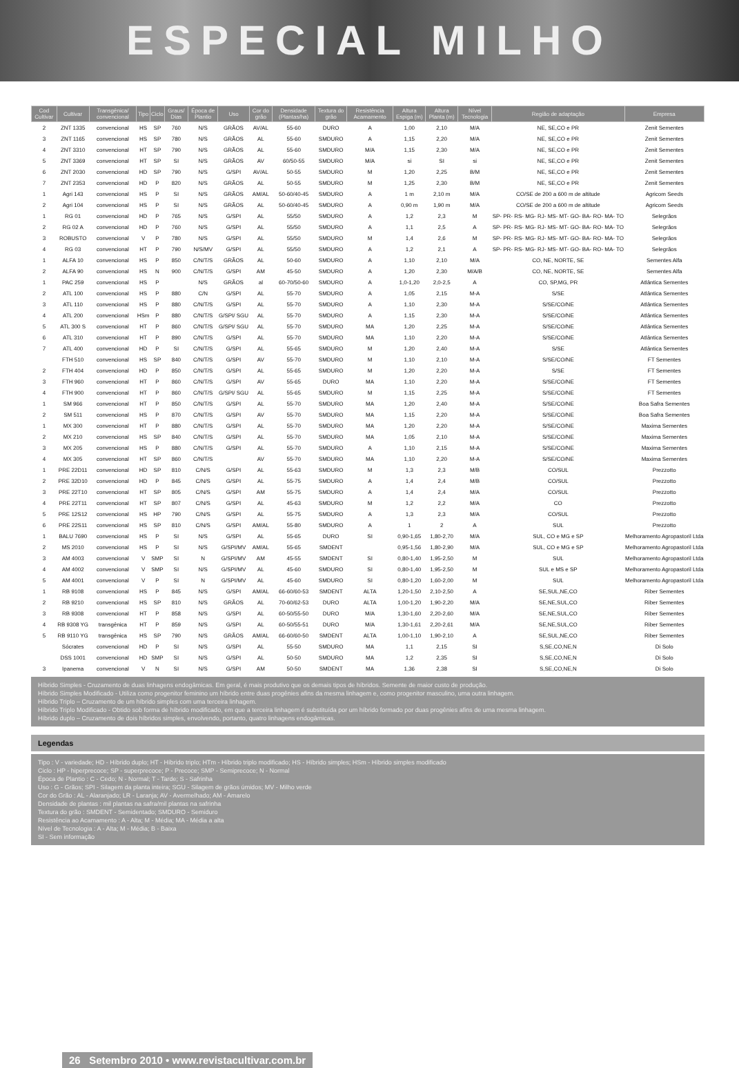ESPECIAL MILHO
| Cod Cultivar | Cultivar | Transgênica/ convencional | Tipo | Ciclo | Graus/ Dias | Época de Plantio | Uso | Cor do grão | Densidade (Plantas/ha) | Textura do grão | Resistência Acamamento | Altura Espiga (m) | Altura Planta (m) | Nível Tecnologia | Região de adaptação | Empresa |
| --- | --- | --- | --- | --- | --- | --- | --- | --- | --- | --- | --- | --- | --- | --- | --- | --- |
| 2 | ZNT 1335 | convencional | HS | SP | 760 | N/S | GRÃOS | AV/AL | 55-60 | DURO | A | 1,00 | 2,10 | M/A | NE, SE,CO e PR | Zenit Sementes |
| 3 | ZNT 1165 | convencional | HS | SP | 780 | N/S | GRÃOS | AL | 55-60 | SMDURO | A | 1,15 | 2,20 | M/A | NE, SE,CO e PR | Zenit Sementes |
| 4 | ZNT 3310 | convencional | HT | SP | 790 | N/S | GRÃOS | AL | 55-60 | SMDURO | M/A | 1,15 | 2,30 | M/A | NE, SE,CO e PR | Zenit Sementes |
| 5 | ZNT 3369 | convencional | HT | SP | SI | N/S | GRÃOS | AV | 60/50-55 | SMDURO | M/A | si | SI | si | NE, SE,CO e PR | Zenit Sementes |
| 6 | ZNT 2030 | convencional | HD | SP | 790 | N/S | G/SPI | AV/AL | 50-55 | SMDURO | M | 1,20 | 2,25 | B/M | NE, SE,CO e PR | Zenit Sementes |
| 7 | ZNT 2353 | convencional | HD | P | 820 | N/S | GRÃOS | AL | 50-55 | SMDURO | M | 1,25 | 2,30 | B/M | NE, SE,CO e PR | Zenit Sementes |
| 1 | Agri 143 | convencional | HS | P | SI | N/S | GRÃOS | AM/AL | 50-60/40-45 | SMDURO | A | 1 m | 2,10 m | M/A | CO/SE de 200 a 600 m de altitude | Agricom Seeds |
| 2 | Agri 104 | convencional | HS | P | SI | N/S | GRÃOS | AL | 50-60/40-45 | SMDURO | A | 0,90 m | 1,90 m | M/A | CO/SE de 200 a 600 m de altitude | Agricom Seeds |
| 1 | RG 01 | convencional | HD | P | 765 | N/S | G/SPI | AL | 55/50 | SMDURO | A | 1,2 | 2,3 | M | SP- PR- RS- MG- RJ- MS- MT- GO- BA- RO- MA- TO | Selegrãos |
| 2 | RG 02 A | convencional | HD | P | 760 | N/S | G/SPI | AL | 55/50 | SMDURO | A | 1,1 | 2,5 | A | SP- PR- RS- MG- RJ- MS- MT- GO- BA- RO- MA- TO | Selegrãos |
| 3 | ROBUSTO | convencional | V | P | 780 | N/S | G/SPI | AL | 55/50 | SMDURO | M | 1,4 | 2,6 | M | SP- PR- RS- MG- RJ- MS- MT- GO- BA- RO- MA- TO | Selegrãos |
| 4 | RG 03 | convencional | HT | P | 790 | N/S/MV | G/SPI | AL | 55/50 | SMDURO | A | 1,2 | 2,1 | A | SP- PR- RS- MG- RJ- MS- MT- GO- BA- RO- MA- TO | Selegrãos |
| 1 | ALFA 10 | convencional | HS | P | 850 | C/N/T/S | GRÃOS | AL | 50-60 | SMDURO | A | 1,10 | 2,10 | M/A | CO, NE, NORTE, SE | Sementes Alfa |
| 2 | ALFA 90 | convencional | HS | N | 900 | C/N/T/S | G/SPI | AM | 45-50 | SMDURO | A | 1,20 | 2,30 | M/A/B | CO, NE, NORTE, SE | Sementes Alfa |
| 1 | PAC 259 | convencional | HS | P | | N/S | GRÃOS | al | 60-70/50-60 | SMDURO | A | 1,0-1,20 | 2,0-2,5 | A | CO, SP,MG, PR | Atlântica Sementes |
| 2 | ATL 100 | convencional | HS | P | 880 | C/N | G/SPI | AL | 55-70 | SMDURO | A | 1,05 | 2,15 | M-A | S/SE | Atlântica Sementes |
| 3 | ATL 110 | convencional | HS | P | 880 | C/N/T/S | G/SPI | AL | 55-70 | SMDURO | A | 1,10 | 2,30 | M-A | S/SE/CO/NE | Atlântica Sementes |
| 4 | ATL 200 | convencional | HSm | P | 880 | C/N/T/S | G/SPI/ SGU | AL | 55-70 | SMDURO | A | 1,15 | 2,30 | M-A | S/SE/CO/NE | Atlântica Sementes |
| 5 | ATL 300 S | convencional | HT | P | 860 | C/N/T/S | G/SPI/ SGU | AL | 55-70 | SMDURO | MA | 1,20 | 2,25 | M-A | S/SE/CO/NE | Atlântica Sementes |
| 6 | ATL 310 | convencional | HT | P | 890 | C/N/T/S | G/SPI | AL | 55-70 | SMDURO | MA | 1,10 | 2,20 | M-A | S/SE/CO/NE | Atlântica Sementes |
| 7 | ATL 400 | convencional | HD | P | SI | C/N/T/S | G/SPI | AL | 55-65 | SMDURO | M | 1,20 | 2,40 | M-A | S/SE | Atlântica Sementes |
| | FTH 510 | convencional | HS | SP | 840 | C/N/T/S | G/SPI | AV | 55-70 | SMDURO | M | 1,10 | 2,10 | M-A | S/SE/CO/NE | FT Sementes |
| 2 | FTH 404 | convencional | HD | P | 850 | C/N/T/S | G/SPI | AL | 55-65 | SMDURO | M | 1,20 | 2,20 | M-A | S/SE | FT Sementes |
| 3 | FTH 960 | convencional | HT | P | 860 | C/N/T/S | G/SPI | AV | 55-65 | DURO | MA | 1,10 | 2,20 | M-A | S/SE/CO/NE | FT Sementes |
| 4 | FTH 900 | convencional | HT | P | 860 | C/N/T/S | G/SPI/ SGU | AL | 55-65 | SMDURO | M | 1,15 | 2,25 | M-A | S/SE/CO/NE | FT Sementes |
| 1 | SM 966 | convencional | HT | P | 850 | C/N/T/S | G/SPI | AL | 55-70 | SMDURO | MA | 1,20 | 2,40 | M-A | S/SE/CO/NE | Boa Safra Sementes |
| 2 | SM 511 | convencional | HS | P | 870 | C/N/T/S | G/SPI | AV | 55-70 | SMDURO | MA | 1,15 | 2,20 | M-A | S/SE/CO/NE | Boa Safra Sementes |
| 1 | MX 300 | convencional | HT | P | 880 | C/N/T/S | G/SPI | AL | 55-70 | SMDURO | MA | 1,20 | 2,20 | M-A | S/SE/CO/NE | Maxima Sementes |
| 2 | MX 210 | convencional | HS | SP | 840 | C/N/T/S | G/SPI | AL | 55-70 | SMDURO | MA | 1,05 | 2,10 | M-A | S/SE/CO/NE | Maxima Sementes |
| 3 | MX 205 | convencional | HS | P | 880 | C/N/T/S | G/SPI | AL | 55-70 | SMDURO | A | 1,10 | 2,15 | M-A | S/SE/CO/NE | Maxima Sementes |
| 4 | MX 305 | convencional | HT | SP | 860 | C/N/T/S | | AV | 55-70 | SMDURO | MA | 1,10 | 2,20 | M-A | S/SE/CO/NE | Maxima Sementes |
| 1 | PRE 22D11 | convencional | HD | SP | 810 | C/N/S | G/SPI | AL | 55-63 | SMDURO | M | 1,3 | 2,3 | M/B | CO/SUL | Prezzotto |
| 2 | PRE 32D10 | convencional | HD | P | 845 | C/N/S | G/SPI | AL | 55-75 | SMDURO | A | 1,4 | 2,4 | M/B | CO/SUL | Prezzotto |
| 3 | PRE 22T10 | convencional | HT | SP | 805 | C/N/S | G/SPI | AM | 55-75 | SMDURO | A | 1,4 | 2,4 | M/A | CO/SUL | Prezzotto |
| 4 | PRE 22T11 | convencional | HT | SP | 807 | C/N/S | G/SPI | AL | 45-63 | SMDURO | M | 1,2 | 2,2 | M/A | CO | Prezzotto |
| 5 | PRE 12S12 | convencional | HS | HP | 790 | C/N/S | G/SPI | AL | 55-75 | SMDURO | A | 1,3 | 2,3 | M/A | CO/SUL | Prezzotto |
| 6 | PRE 22S11 | convencional | HS | SP | 810 | C/N/S | G/SPI | AM/AL | 55-80 | SMDURO | A | 1 | 2 | A | SUL | Prezzotto |
| 1 | BALU 7690 | convencional | HS | P | SI | N/S | G/SPI | AL | 55-65 | DURO | SI | 0,90-1,65 | 1,80-2,70 | M/A | SUL, CO e MG e SP | Melhoramento Agropastoril Ltda |
| 2 | MS 2010 | convencional | HS | P | SI | N/S | G/SPI/MV | AM/AL | 55-65 | SMDENT | | 0,95-1,56 | 1,80-2,90 | M/A | SUL, CO e MG e SP | Melhoramento Agropastoril Ltda |
| 3 | AM 4003 | convencional | V | SMP | SI | N | G/SPI/MV | AM | 45-55 | SMDENT | SI | 0,80-1,40 | 1,95-2,50 | M | SUL | Melhoramento Agropastoril Ltda |
| 4 | AM 4002 | convencional | V | SMP | SI | N/S | G/SPI/MV | AL | 45-60 | SMDURO | SI | 0,80-1,40 | 1,95-2,50 | M | SUL e MS e SP | Melhoramento Agropastoril Ltda |
| 5 | AM 4001 | convencional | V | P | SI | N | G/SPI/MV | AL | 45-60 | SMDURO | SI | 0,80-1,20 | 1,60-2,00 | M | SUL | Melhoramento Agropastoril Ltda |
| 1 | RB 9108 | convencional | HS | P | 845 | N/S | G/SPI | AM/AL | 66-60/60-53 | SMDENT | ALTA | 1,20-1,50 | 2,10-2,50 | A | SE,SUL,NE,CO | Riber Sementes |
| 2 | RB 9210 | convencional | HS | SP | 810 | N/S | GRÃOS | AL | 70-60/62-53 | DURO | ALTA | 1,00-1,20 | 1,90-2,20 | M/A | SE,NE,SUL,CO | Riber Sementes |
| 3 | RB 9308 | convencional | HT | P | 858 | N/S | G/SPI | AL | 60-50/55-50 | DURO | M/A | 1,30-1,60 | 2,20-2,60 | M/A | SE,NE,SUL,CO | Riber Sementes |
| 4 | RB 9308 YG | transgênica | HT | P | 859 | N/S | G/SPI | AL | 60-50/55-51 | DURO | M/A | 1,30-1,61 | 2,20-2,61 | M/A | SE,NE,SUL,CO | Riber Sementes |
| 5 | RB 9110 YG | transgênica | HS | SP | 790 | N/S | GRÃOS | AM/AL | 66-60/60-50 | SMDENT | ALTA | 1,00-1,10 | 1,90-2,10 | A | SE,SUL,NE,CO | Riber Sementes |
| | Sócrates | convencional | HD | P | SI | N/S | G/SPI | AL | 55-50 | SMDURO | MA | 1,1 | 2,15 | SI | S,SE,CO,NE,N | Di Solo |
| | DSS 1001 | convencional | HD | SMP | SI | N/S | G/SPI | AL | 50-50 | SMDURO | MA | 1,2 | 2,35 | SI | S,SE,CO,NE,N | Di Solo |
| 3 | Ipanema | convencional | V | N | SI | N/S | G/SPI | AM | 50-50 | SMDENT | MA | 1,36 | 2,38 | SI | S,SE,CO,NE,N | Di Solo |
Híbrido Simples - Cruzamento de duas linhagens endogâmicas. Em geral, é mais produtivo que os demais tipos de híbridos. Semente de maior custo de produção.
Híbrido Simples Modificado - Utiliza como progenitor feminino um híbrido entre duas progênies afins da mesma linhagem e, como progenitor masculino, uma outra linhagem.
Híbrido Triplo – Cruzamento de um híbrido simples com uma terceira linhagem.
Híbrido Triplo Modificado - Obtido sob forma de híbrido modificado, em que a terceira linhagem é substituída por um híbrido formado por duas progênies afins de uma mesma linhagem.
Híbrido duplo – Cruzamento de dois híbridos simples, envolvendo, portanto, quatro linhagens endogâmicas.
Legendas
Tipo : V - variedade; HD - Híbrido duplo; HT - Híbrido triplo; HTm - Híbrido triplo modificado; HS - Híbrido simples; HSm - Híbrido simples modificado
Ciclo : HP - hiperprecoce; SP - superprecoce; P - Precoce; SMP - Semiprecoce; N - Normal
Época de Plantio : C - Cedo; N - Normal; T - Tarde; S - Safrinha
Uso : G - Grãos; SPI - Silagem da planta inteira; SGU - Silagem de grãos úmidos; MV - Milho verde
Cor do Grão : AL - Alaranjado; LR - Laranja; AV - Avermelhado; AM - Amarelo
Densidade de plantas : mil plantas na safra/mil plantas na safrinha
Textura do grão : SMDENT - Semidentado; SMDURO - Semiduro
Resistência ao Acamamento : A - Alta; M - Média; MA - Média a alta
Nível de Tecnologia : A - Alta; M - Média; B - Baixa
SI - Sem informação
26 Setembro 2010 • www.revistacultivar.com.br